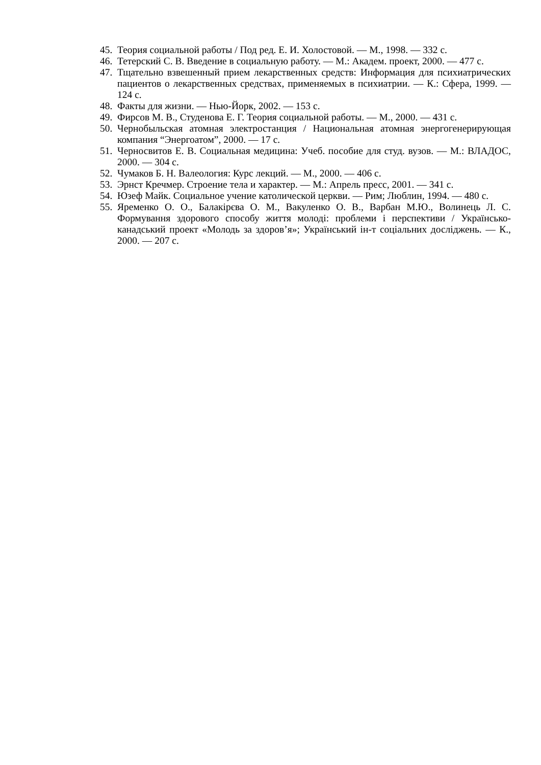45. Теория социальной работы / Под ред. Е. И. Холостовой. — М., 1998. — 332 с.
46. Тетерский С. В. Введение в социальную работу. — М.: Академ. проект, 2000. — 477 с.
47. Тщательно взвешенный прием лекарственных средств: Информация для психиатрических пациентов о лекарственных средствах, применяемых в психиатрии. — К.: Сфера, 1999. — 124 с.
48. Факты для жизни. — Нью-Йорк, 2002. — 153 с.
49. Фирсов М. В., Студенова Е. Г. Теория социальной работы. — М., 2000. — 431 с.
50. Чернобыльская атомная электростанция / Национальная атомная энергогенерирующая компания “Энергоатом”, 2000. — 17 с.
51. Черносвитов Е. В. Социальная медицина: Учеб. пособие для студ. вузов. — М.: ВЛАДОС, 2000. — 304 с.
52. Чумаков Б. Н. Валеология: Курс лекций. — М., 2000. — 406 с.
53. Эрнст Кречмер. Строение тела и характер. — М.: Апрель пресс, 2001. — 341 с.
54. Юзеф Майк. Социальное учение католической церкви. — Рим; Люблин, 1994. — 480 с.
55. Яременко О. О., Балакірєва О. М., Вакуленко О. В., Варбан М.Ю., Волинець Л. С. Формування здорового способу життя молоді: проблеми і перспективи / Українсько-канадський проект «Молодь за здоров’я»; Український ін-т соціальних досліджень. — К., 2000. — 207 с.